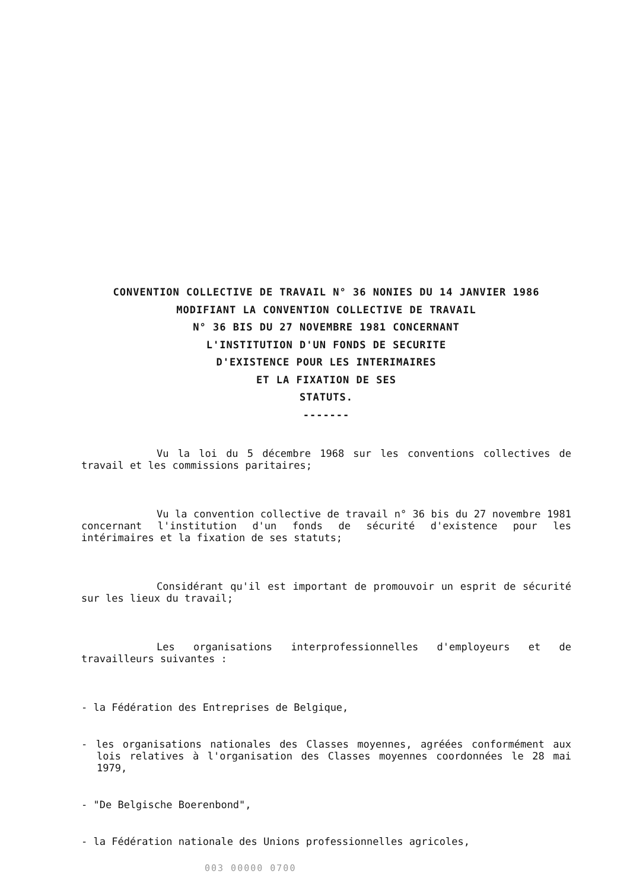CONVENTION COLLECTIVE DE TRAVAIL N° 36 NONIES DU 14 JANVIER 1986
MODIFIANT LA CONVENTION COLLECTIVE DE TRAVAIL
N° 36 BIS DU 27 NOVEMBRE 1981 CONCERNANT
L'INSTITUTION D'UN FONDS DE SECURITE
D'EXISTENCE POUR LES INTERIMAIRES
ET LA FIXATION DE SES
STATUTS.
-------
Vu la loi du 5 décembre 1968 sur les conventions collectives de travail et les commissions paritaires;
Vu la convention collective de travail n° 36 bis du 27 novembre 1981 concernant l'institution d'un fonds de sécurité d'existence pour les intérimaires et la fixation de ses statuts;
Considérant qu'il est important de promouvoir un esprit de sécurité sur les lieux du travail;
Les organisations interprofessionnelles d'employeurs et de travailleurs suivantes :
- la Fédération des Entreprises de Belgique,
- les organisations nationales des Classes moyennes, agréées conformément aux lois relatives à l'organisation des Classes moyennes coordonnées le 28 mai 1979,
- "De Belgische Boerenbond",
- la Fédération nationale des Unions professionnelles agricoles,
003 00000 0700